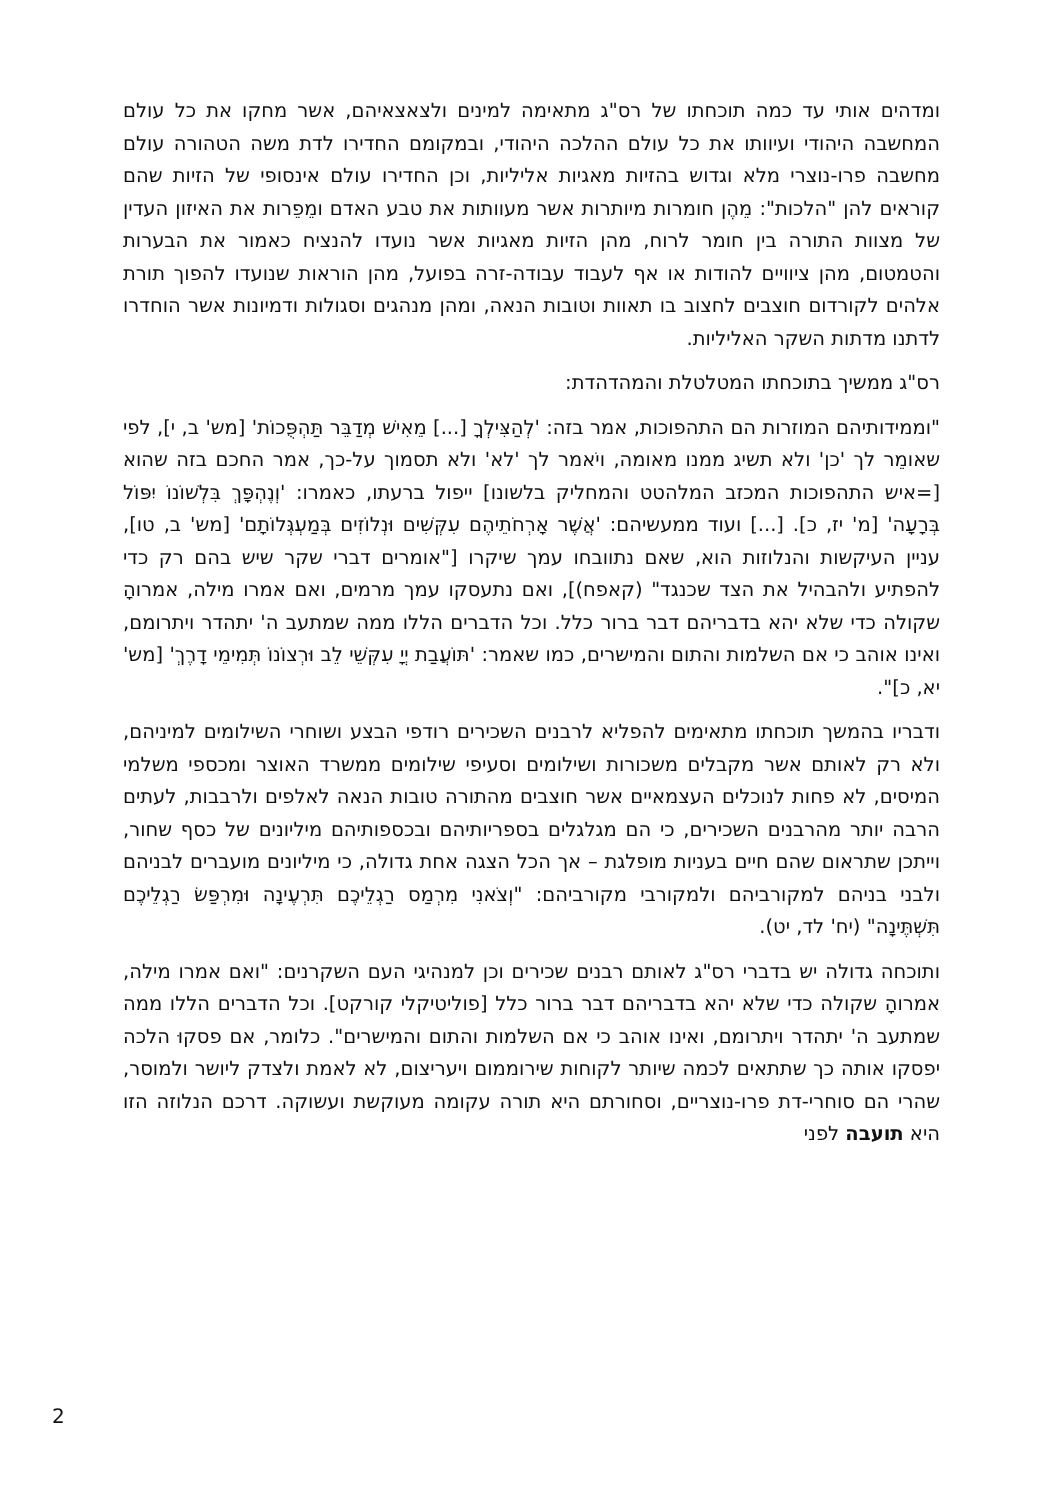ומדהים אותי עד כמה תוכחתו של רס"ג מתאימה למינים ולצאצאיהם, אשר מחקו את כל עולם המחשבה היהודי ועיוותו את כל עולם ההלכה היהודי, ובמקומם החדירו לדת משה הטהורה עולם מחשבה פרו-נוצרי מלא וגדוש בהזיות מאגיות אליליות, וכן החדירו עולם אינסופי של הזיות שהם קוראים להן "הלכות": מֵהֶן חומרות מיותרות אשר מעוותות את טבע האדם ומֵפֵרות את האיזון העדין של מצוות התורה בין חומר לרוח, מהן הזיות מאגיות אשר נועדו להנציח כאמור את הבערות והטמטום, מהן ציוויים להודות או אף לעבוד עבודה-זרה בפועל, מהן הוראות שנועדו להפוך תורת אלהים לקורדום חוצבים לחצוב בו תאוות וטובות הנאה, ומהן מנהגים וסגולות ודמיונות אשר הוחדרו לדתנו מדתות השקר האליליות.
רס"ג ממשיך בתוכחתו המטלטלת והמהדהדת:
"וממידותיהם המוזרות הם התהפוכות, אמר בזה: 'לְהַצִּילְךָ [...] מֵאִישׁ מְדַבֵּר תַּהְפֻּכוֹת' [מש' ב, י], לפי שאומֵר לך 'כן' ולא תשיג ממנו מאומה, ויֹאמר לך 'לא' ולא תסמוך על-כך, אמר החכם בזה שהוא [=איש התהפוכות המכזב המלהטט והמחליק בלשונו] ייפול ברעתו, כאמרו: 'וְנֶהְפָּךְ בִּלְשׁוֹנוֹ יִפּוֹל בְּרָעָה' [מ' יז, כ]. [...] ועוד ממעשיהם: 'אֲשֶׁר אָרְחֹתֵיהֶם עִקְּשִׁים וּנְלוֹזִים בְּמַעְגְּלוֹתָם' [מש' ב, טו], עניין העיקשות והנלוזות הוא, שאם נתוובחו עמך שיקרו ["אומרים דברי שקר שיש בהם רק כדי להפתיע ולהבהיל את הצד שכנגד" (קאפח)], ואם נתעסקו עמך מרמים, ואם אמרו מילה, אמרוהָ שקולה כדי שלא יהא בדבריהם דבר ברור כלל. וכל הדברים הללו ממה שמתעב ה' יתהדר ויתרומם, ואינו אוהב כי אם השלמות והתום והמישרים, כמו שאמר: 'תּוֹעֲבַת יְיָ עִקְּשֵׁי לֵב וּרְצוֹנוֹ תְּמִימֵי דָרֶךְ' [מש' יא, כ]".
ודבריו בהמשך תוכחתו מתאימים להפליא לרבנים השכירים רודפי הבצע ושוחרי השילומים למיניהם, ולא רק לאותם אשר מקבלים משכורות ושילומים וסעיפי שילומים ממשרד האוצר ומכספי משלמי המיסים, לא פחות לנוכלים העצמאיים אשר חוצבים מהתורה טובות הנאה לאלפים ולרבבות, לעתים הרבה יותר מהרבנים השכירים, כי הם מגלגלים בספריותיהם ובכספותיהם מיליונים של כסף שחור, וייתכן שתראום שהם חיים בעניות מופלגת – אך הכל הצגה אחת גדולה, כי מיליונים מועברים לבניהם ולבני בניהם למקורביהם ולמקורבי מקורביהם: "וְצֹאנִי מִרְמַס רַגְלֵיכֶם תִּרְעֶינָה וּמִרְפַּשׂ רַגְלֵיכֶם תִּשְׁתֶּינָה" (יח' לד, יט).
ותוכחה גדולה יש בדברי רס"ג לאותם רבנים שכירים וכן למנהיגי העם השקרנים: "ואם אמרו מילה, אמרוהָ שקולה כדי שלא יהא בדבריהם דבר ברור כלל [פוליטיקלי קורקט]. וכל הדברים הללו ממה שמתעב ה' יתהדר ויתרומם, ואינו אוהב כי אם השלמות והתום והמישרים". כלומר, אם פסקוּ הלכה יפסקו אותה כך שתתאים לכמה שיותר לקוחות שירוממום ויעריצום, לא לאמת ולצדק ליושר ולמוסר, שהרי הם סוחרי-דת פרו-נוצריים, וסחורתם היא תורה עקומה מעוקשת ועשוקה. דרכם הנלוזה הזו היא תועבה לפני
2